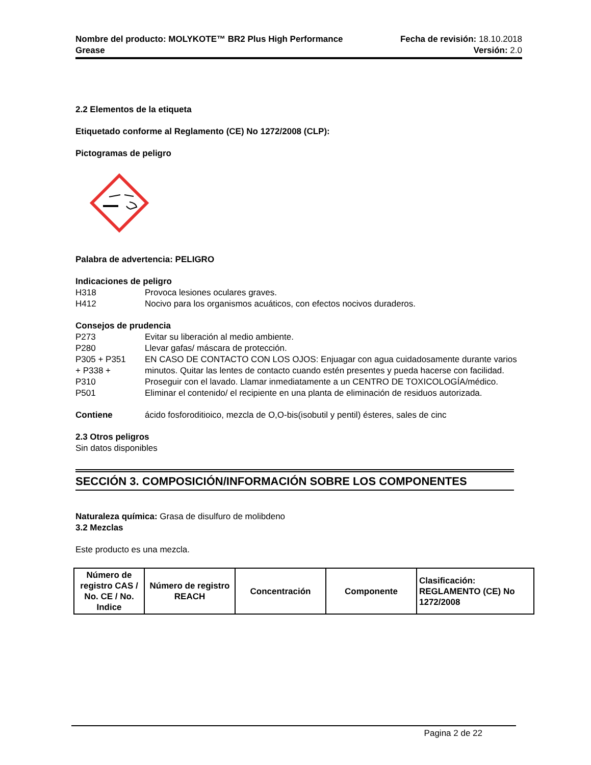Nombre del producto: MOLYKOTE™ BR2 Plus High Performance
Grease
Fecha de revisión: 18.10.2018
Versión: 2.0
2.2 Elementos de la etiqueta
Etiquetado conforme al Reglamento (CE) No 1272/2008 (CLP):
Pictogramas de peligro
Palabra de advertencia: PELIGRO
Indicaciones de peligro
H318 Provoca lesiones oculares graves.
H412 Nocivo para los organismos acuáticos, con efectos nocivos duraderos.
Consejos de prudencia
P273 Evitar su liberación al medio ambiente.
P280 Llevar gafas/ máscara de protección.
P305 + P351
+ P338 +
P310
EN CASO DE CONTACTO CON LOS OJOS: Enjuagar con agua cuidadosamente durante varios minutos. Quitar las lentes de contacto cuando estén presentes y pueda hacerse con facilidad. Proseguir con el lavado. Llamar inmediatamente a un CENTRO DE TOXICOLOGÍA/médico.
P501 Eliminar el contenido/ el recipiente en una planta de eliminación de residuos autorizada.
Contiene ácido fosforoditioico, mezcla de O,O-bis(isobutil y pentil) ésteres, sales de cinc
2.3 Otros peligros
Sin datos disponibles
SECCIÓN 3. COMPOSICIÓN/INFORMACIÓN SOBRE LOS COMPONENTES
Naturaleza química: Grasa de disulfuro de molibdeno
3.2 Mezclas
Este producto es una mezcla.
| Número de registro CAS / No. CE / No. Indice | Número de registro REACH | Concentración | Componente | Clasificación: REGLAMENTO (CE) No 1272/2008 |
| --- | --- | --- | --- | --- |
Pagina 2 de 22